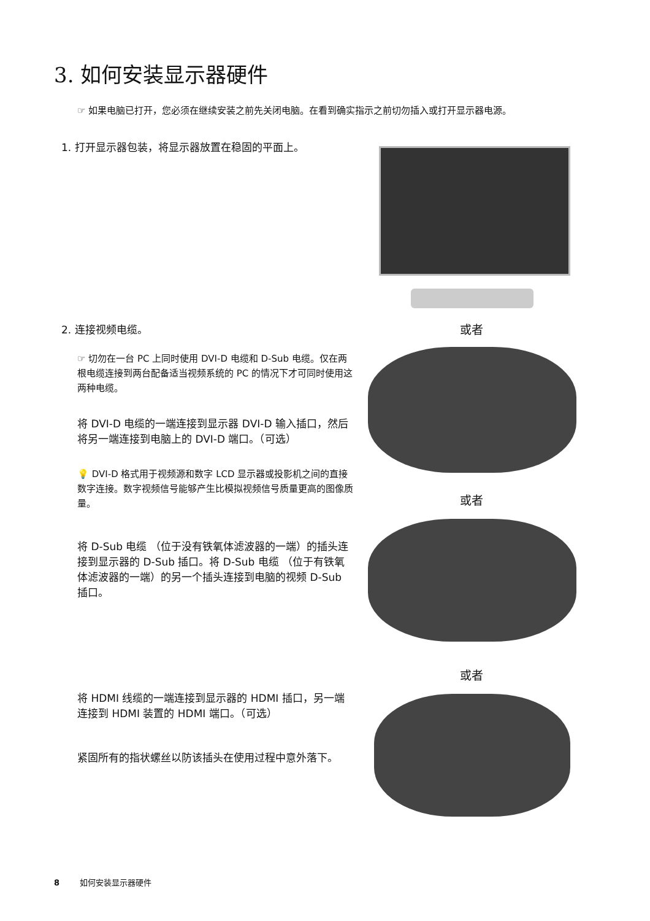3. 如何安装显示器硬件
☞ 如果电脑已打开，您必须在继续安装之前先关闭电脑。在看到确实指示之前切勿插入或打开显示器电源。
1. 打开显示器包装，将显示器放置在稳固的平面上。
2. 连接视频电缆。 或者
☞ 切勿在一台 PC 上同时使用 DVI-D 电缆和 D-Sub 电缆。仅在两根电缆连接到两台配备适当视频系统的 PC 的情况下才可同时使用这两种电缆。
将 DVI-D 电缆的一端连接到显示器 DVI-D 输入插口，然后将另一端连接到电脑上的 DVI-D 端口。（可选）
💡 DVI-D 格式用于视频源和数字 LCD 显示器或投影机之间的直接数字连接。数字视频信号能够产生比模拟视频信号质量更高的图像质量。
或者
将 D-Sub 电缆 （位于没有铁氧体滤波器的一端）的插头连接到显示器的 D-Sub 插口。将 D-Sub 电缆 （位于有铁氧体滤波器的一端）的另一个插头连接到电脑的视频 D-Sub 插口。
或者
将 HDMI 线缆的一端连接到显示器的 HDMI 插口，另一端连接到 HDMI 装置的 HDMI 端口。（可选）
紧固所有的指状螺丝以防该插头在使用过程中意外落下。
8 如何安装显示器硬件